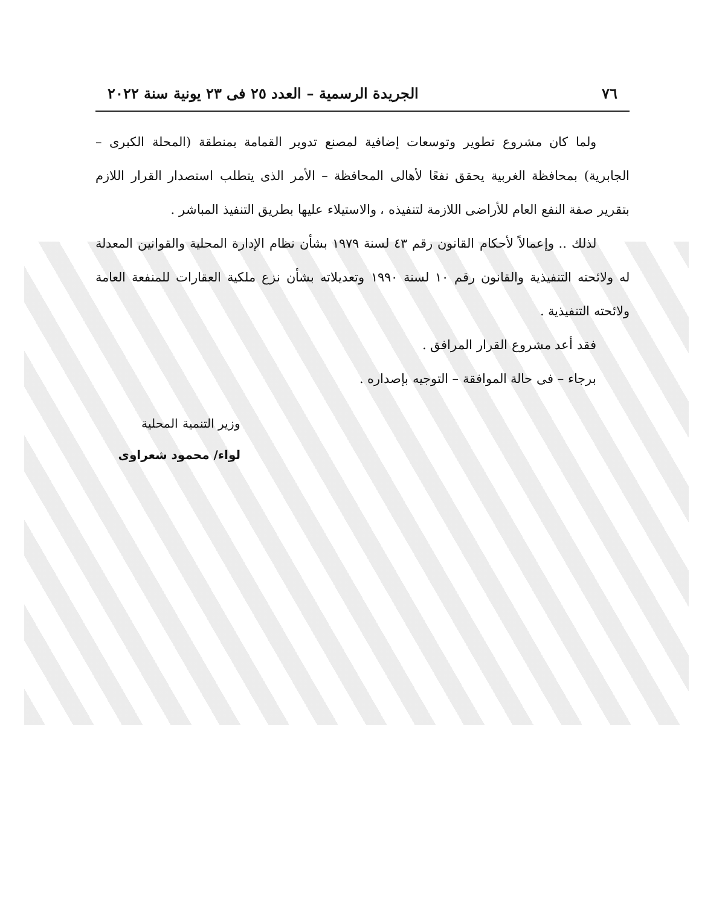٧٦ الجريدة الرسمية – العدد ٢٥ فى ٢٣ يونية سنة ٢٠٢٢
ولما كان مشروع تطوير وتوسعات إضافية لمصنع تدوير القمامة بمنطقة (المحلة الكبرى – الجابرية) بمحافظة الغربية يحقق نفعًا لأهالى المحافظة – الأمر الذى يتطلب استصدار القرار اللازم بتقرير صفة النفع العام للأراضى اللازمة لتنفيذه ، والاستيلاء عليها بطريق التنفيذ المباشر .
لذلك .. وإعمالاً لأحكام القانون رقم ٤٣ لسنة ١٩٧٩ بشأن نظام الإدارة المحلية والقوانين المعدلة له ولائحته التنفيذية والقانون رقم ١٠ لسنة ١٩٩٠ وتعديلاته بشأن نزع ملكية العقارات للمنفعة العامة ولائحته التنفيذية .
فقد أعد مشروع القرار المرافق .
برجاء – فى حالة الموافقة – التوجيه بإصداره .
وزير التنمية المحلية
لواء/ محمود شعراوى